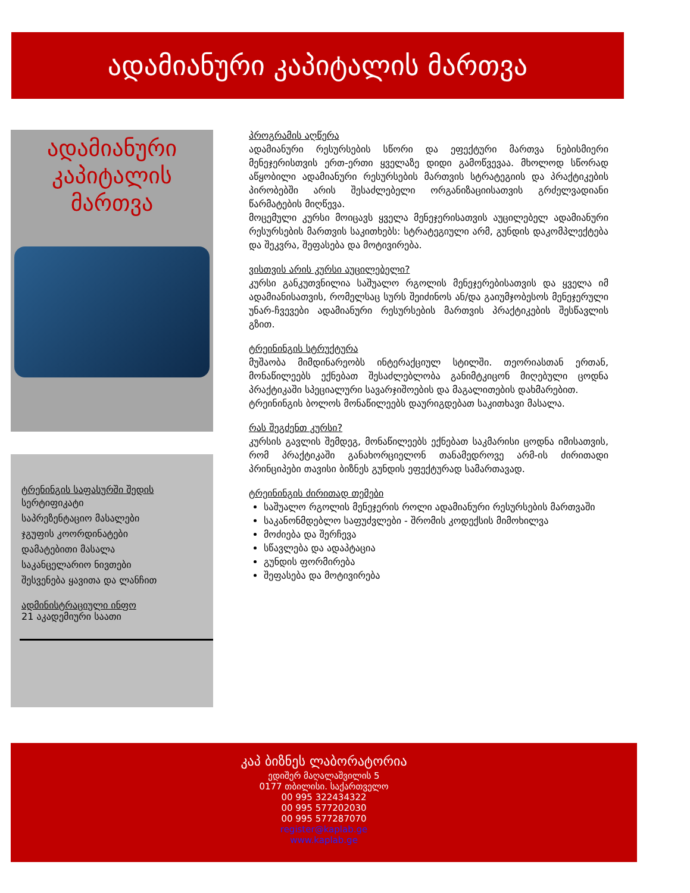ადამიანური კაპიტალის მართვა
ადამიანური
კაპიტალის
მართვა
ტრენინგის საფასურში შედის
სერტიფიკატი
საპრეზენტაციო მასალები
ჯგუფის კოორდინატები
დამატებითი მასალა
საკანცელარიო ნივთები
შესვენება ყავითა და ლანჩით
ადმინისტრაციული ინფო
21 აკადემიური საათი
პროგრამის აღწერა
ადამიანური რესურსების სწორი და ეფექტური მართვა ნებისმიერი მენეჯერისთვის ერთ-ერთი ყველაზე დიდი გამოწვევაა. მხოლოდ სწორად აწყობილი ადამიანური რესურსების მართვის სტრატეგიის და პრაქტიკების პირობებში არის შესაძლებელი ორგანიზაციისათვის გრძელვადიანი წარმატების მიღწევა.
მოცემული კურსი მოიცავს ყველა მენეჯერისათვის აუცილებელ ადამიანური რესურსების მართვის საკითხებს: სტრატეგიული არმ, გუნდის დაკომპლექტება და შეკვრა, შეფასება და მოტივირება.
ვისთვის არის კურსი აუცილებელი?
კურსი განკუთვნილია საშუალო რგოლის მენეჯერებისათვის და ყველა იმ ადამიანისათვის, რომელსაც სურს შეიძინოს ან/და გაიუმჯობესოს მენეჯერული უნარ-ჩვევები ადამიანური რესურსების მართვის პრაქტიკების შესწავლის გზით.
ტრეინინგის სტრუქტურა
მუშაობა მიმდინარეობს ინტერაქციულ სტილში. თეორიასთან ერთან, მონაწილეებს ექნებათ შესაძლებლობა განიმტკიცონ მიღებული ცოდნა პრაქტიკაში სპეციალური სავარჯიშოების და მაგალითების დახმარებით.
ტრეინინგის ბოლოს მონაწილეებს დაურიგდებათ საკითხავი მასალა.
რას შეგძენთ კურსი?
კურსის გავლის შემდეგ, მონაწილეებს ექნებათ საკმარისი ცოდნა იმისათვის, რომ პრაქტიკაში განახორციელონ თანამედროვე არმ-ის ძირითადი პრინციპები თავისი ბიზნეს გუნდის ეფექტურად სამართავად.
ტრეინინგის ძირითად თემები
საშუალო რგოლის მენეჯერის როლი ადამიანური რესურსების მართვაში
საკანონმდებლო საფუძვლები - შრომის კოდექსის მიმოხილვა
მოძიება და შერჩევა
სწავლება და ადაპტაცია
გუნდის ფორმირება
შეფასება და მოტივირება
კაპ ბიზნეს ლაბორატორია
ედიშერ მაღალაშვილის 5
0177 თბილისი. საქართველო
00 995 322434322
00 995 577202030
00 995 577287070
register@kaplab.ge
www.kaplab.ge